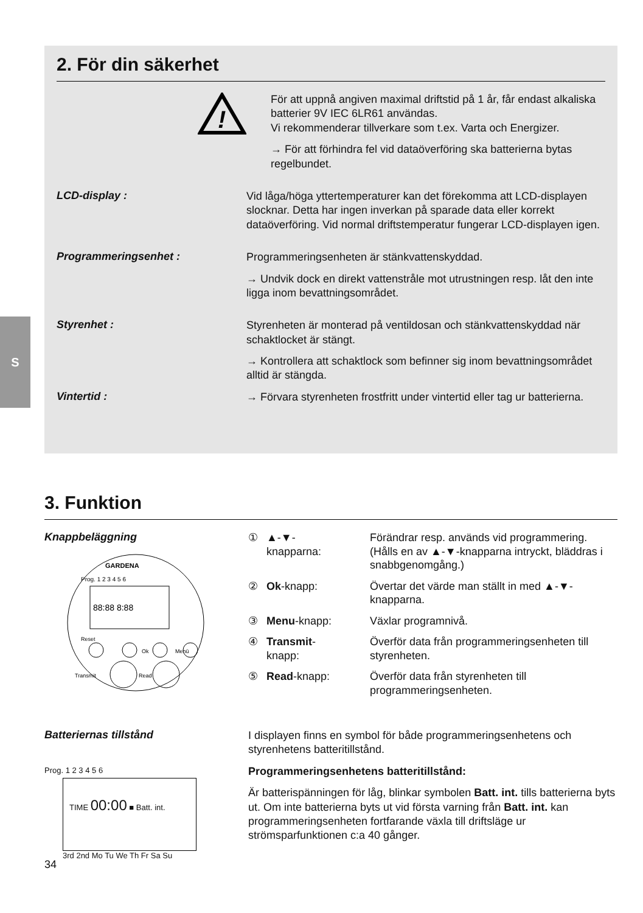S
2. För din säkerhet
!
För att uppnå angiven maximal driftstid på 1 år, får endast alkaliska batterier 9V IEC 6LR61 användas.
Vi rekommenderar tillverkare som t.ex. Varta och Energizer.
→ För att förhindra fel vid dataöverföring ska batterierna bytas regelbundet.
LCD-display :
Vid låga/höga yttertemperaturer kan det förekomma att LCD-displayen slocknar. Detta har ingen inverkan på sparade data eller korrekt dataöverföring. Vid normal driftstemperatur fungerar LCD-displayen igen.
Programmeringsenhet :
Programmeringsenheten är stänkvattenskyddad.
→ Undvik dock en direkt vattenstråle mot utrustningen resp. låt den inte ligga inom bevattningsområdet.
Styrenhet :
Styrenheten är monterad på ventildosan och stänkvattenskyddad när schaktlocket är stängt.
→ Kontrollera att schaktlock som befinner sig inom bevattningsområdet alltid är stängda.
Vintertid :
→ Förvara styrenheten frostfritt under vintertid eller tag ur batterierna.
3. Funktion
Knappbeläggning
GARDENA
Prog. 1 2 3 4 5 6
88:88 8:88
Reset
Transmit
Read
Ok
Menü
① ▲-▼-
knapparna: Förändrar resp. används vid programmering. (Hålls en av ▲-▼-knapparna intryckt, bläddras i snabbgenomgång.)
② Ok-knapp: Övertar det värde man ställt in med ▲-▼-knapparna.
③ Menu-knapp: Växlar programnivå.
④ Transmit-
knapp: Överför data från programmeringsenheten till styrenheten.
⑤ Read-knapp: Överför data från styrenheten till programmeringsenheten.
Batteriernas tillstånd
Prog. 1 2 3 4 5 6
TIME 00:00 ■ Batt. int.
3rd 2nd Mo Tu We Th Fr Sa Su
I displayen finns en symbol för både programmeringsenhetens och styrenhetens batteritillstånd.
Programmeringsenhetens batteritillstånd:
Är batterispänningen för låg, blinkar symbolen Batt. int. tills batterierna byts ut. Om inte batterierna byts ut vid första varning från Batt. int. kan programmeringsenheten fortfarande växla till driftsläge ur strömsparfunktionen c:a 40 gånger.
34